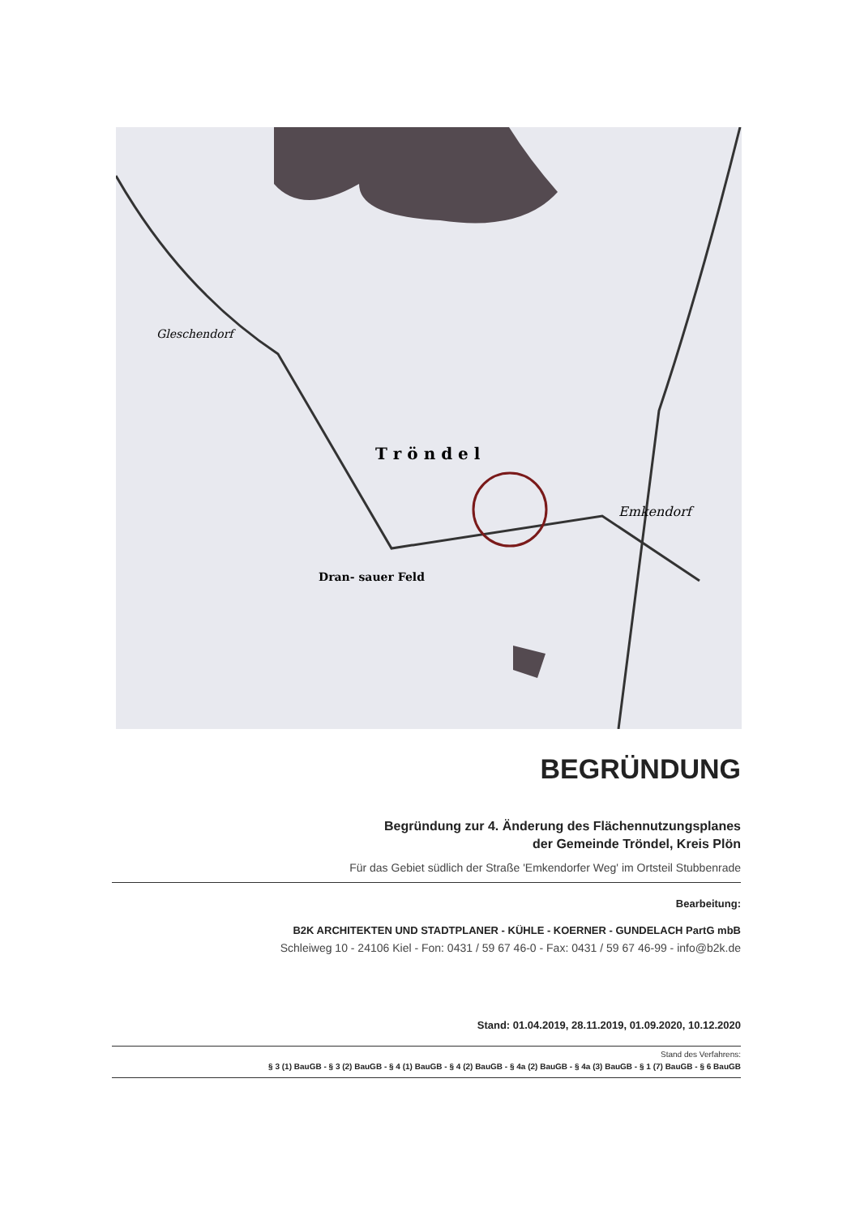T r ö n d e l
Emkendorf
Dran- sauer Feld
Gleschendorf
BEGRÜNDUNG
Begründung zur 4. Änderung des Flächennutzungsplanes
der Gemeinde Tröndel, Kreis Plön
Für das Gebiet südlich der Straße 'Emkendorfer Weg' im Ortsteil Stubbenrade
Bearbeitung:
B2K ARCHITEKTEN UND STADTPLANER - KÜHLE - KOERNER - GUNDELACH PartG mbB
Schleiweg 10 - 24106 Kiel - Fon: 0431 / 59 67 46-0 - Fax: 0431 / 59 67 46-99 - info@b2k.de
Stand: 01.04.2019, 28.11.2019, 01.09.2020, 10.12.2020
Stand des Verfahrens:
§ 3 (1) BauGB - § 3 (2) BauGB - § 4 (1) BauGB - § 4 (2) BauGB - § 4a (2) BauGB - § 4a (3) BauGB - § 1 (7) BauGB - § 6 BauGB